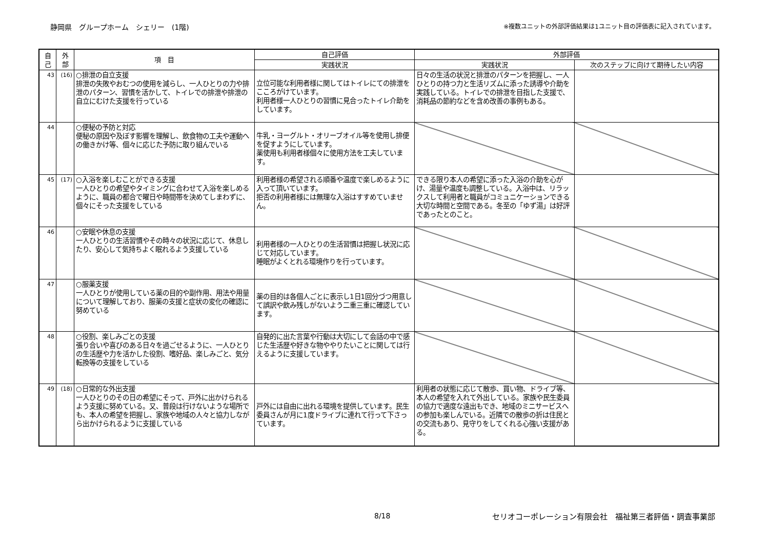静岡県　グループホーム　シェリー　(1階) ※複数ユニットの外部評価結果は1ユニット目の評価表に記入されています。
| 自 己 | 外 部 | 項 目 | 自己評価 | 外部評価 | |
| --- | --- | --- | --- | --- | --- |
| | | | 実践状況 | 実践状況 | 次のステップに向けて期待したい内容 |
| 43 | (16) | ○排泄の自立支援 排泄の失敗やおむつの使用を減らし、一人ひとりの力や排泄のパターン、習慣を活かして、トイレでの排泄や排泄の自立にむけた支援を行っている | 立位可能な利用者様に関してはトイレにての排泄をこころがけています。 利用者様一人ひとりの習慣に見合ったトイレ介助をしています。 | 日々の生活の状況と排泄のパターンを把握し、一人ひとりの持つ力と生活リズムに添った誘導や介助を実践している。トイレでの排泄を目指した支援で、消耗品の節約などを含め改善の事例もある。 | |
| 44 | | ○便秘の予防と対応 便秘の原因や及ぼす影響を理解し、飲食物の工夫や運動への働きかけ等、個々に応じた予防に取り組んでいる | 牛乳・ヨーグルト・オリーブオイル等を使用し排便を促すようにしています。 薬使用も利用者様個々に使用方法を工夫しています。 | | |
| 45 | (17) | ○入浴を楽しむことができる支援 一人ひとりの希望やタイミングに合わせて入浴を楽しめるように、職員の都合で曜日や時間帯を決めてしまわずに、個々にそった支援をしている | 利用者様の希望される順番や温度で楽しめるように入って頂いています。 拒否の利用者様には無理な入浴はすすめていません。 | できる限り本人の希望に添った入浴の介助を心がけ、湯量や温度も調整している。入浴中は、リラックスして利用者と職員がコミュニケーションできる大切な時間と空間である。冬至の「ゆず湯」は好評であったとのこと。 | |
| 46 | | ○安眠や休息の支援 一人ひとりの生活習慣やその時々の状況に応じて、休息したり、安心して気持ちよく眠れるよう支援している | 利用者様の一人ひとりの生活習慣は把握し状況に応じて対応しています。 睡眠がよくとれる環境作りを行っています。 | | |
| 47 | | ○服薬支援 一人ひとりが使用している薬の目的や副作用、用法や用量について理解しており、服薬の支援と症状の変化の確認に努めている | 薬の目的は各個人ごとに表示し1日1回分づつ用意して誤訳や飲み残しがないよう二重三重に確認しています。 | | |
| 48 | | ○役割、楽しみごとの支援 張り合いや喜びのある日々を過ごせるように、一人ひとりの生活歴や力を活かした役割、嗜好品、楽しみごと、気分転換等の支援をしている | 自発的に出た言葉や行動は大切にして会話の中で感じた生活歴や好きな物ややりたいことに関しては行えるように支援しています。 | | |
| 49 | (18) | ○日常的な外出支援 一人ひとりのその日の希望にそって、戸外に出かけられるよう支援に努めている。又、普段は行けないような場所でも、本人の希望を把握し、家族や地域の人々と協力しながら出かけられるように支援している | 戸外には自由に出れる環境を提供しています。民生委員さんが月に1度ドライブに連れて行って下さっています。 | 利用者の状態に応じて散歩、買い物、ドライブ等、本人の希望を入れて外出している。家族や民生委員の協力で適度な遠出もでき、地域のミニサービスへの参加も楽しんでいる。近隣での散歩の折は住民との交流もあり、見守りをしてくれる心強い支援がある。 | |
8/18
セリオコーポレーション有限会社　福祉第三者評価・調査事業部